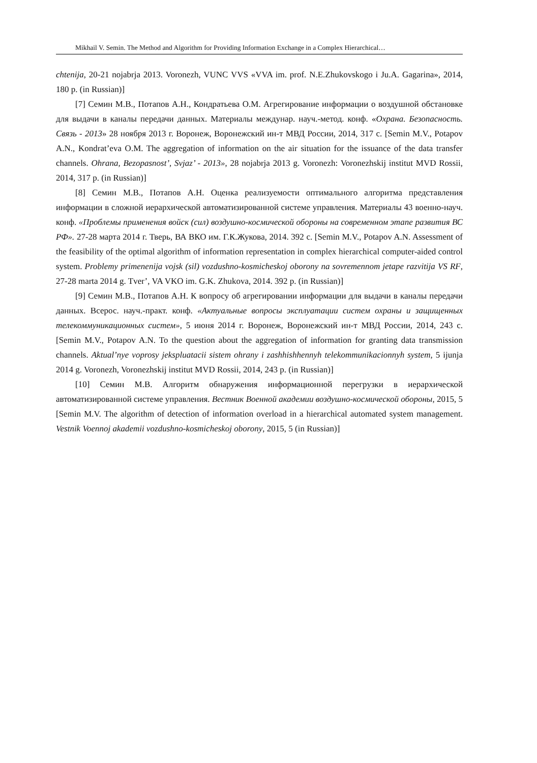Mikhail V. Semin. The Method and Algorithm for Providing Information Exchange in a Complex Hierarchical…
chtenija, 20-21 nojabrja 2013. Voronezh, VUNC VVS «VVA im. prof. N.E.Zhukovskogo i Ju.A. Gagarina», 2014, 180 p. (in Russian)]
[7] Семин М.В., Потапов А.Н., Кондратьева О.М. Агрегирование информации о воздушной обстановке для выдачи в каналы передачи данных. Материалы междунар. науч.-метод. конф. «Охрана. Безопасность. Связь - 2013» 28 ноября 2013 г. Воронеж, Воронежский ин-т МВД России, 2014, 317 с. [Semin M.V., Potapov A.N., Kondrat’eva O.M. The aggregation of information on the air situation for the issuance of the data transfer channels. Ohrana, Bezopasnost’, Svjaz’ - 2013», 28 nojabrja 2013 g. Voronezh: Voronezhskij institut MVD Rossii, 2014, 317 p. (in Russian)]
[8] Семин М.В., Потапов А.Н. Оценка реализуемости оптимального алгоритма представления информации в сложной иерархической автоматизированной системе управления. Материалы 43 военно-науч. конф. «Проблемы применения войск (сил) воздушно-космической обороны на современном этапе развития ВС РФ». 27-28 марта 2014 г. Тверь, ВА ВКО им. Г.К.Жукова, 2014. 392 с. [Semin M.V., Potapov A.N. Assessment of the feasibility of the optimal algorithm of information representation in complex hierarchical computer-aided control system. Problemy primenenija vojsk (sil) vozdushno-kosmicheskoj oborony na sovremennom jetape razvitija VS RF, 27-28 marta 2014 g. Tver’, VA VKO im. G.K. Zhukova, 2014. 392 p. (in Russian)]
[9] Семин М.В., Потапов А.Н. К вопросу об агрегировании информации для выдачи в каналы передачи данных. Всерос. науч.-практ. конф. «Актуальные вопросы эксплуатации систем охраны и защищенных телекоммуникационных систем», 5 июня 2014 г. Воронеж, Воронежский ин-т МВД России, 2014, 243 с. [Semin M.V., Potapov A.N. To the question about the aggregation of information for granting data transmission channels. Aktual’nye voprosy jekspluatacii sistem ohrany i zashhishhennyh telekommunikacionnyh system, 5 ijunja 2014 g. Voronezh, Voronezhskij institut MVD Rossii, 2014, 243 p. (in Russian)]
[10] Семин М.В. Алгоритм обнаружения информационной перегрузки в иерархической автоматизированной системе управления. Вестник Военной академии воздушно-космической обороны, 2015, 5 [Semin M.V. The algorithm of detection of information overload in a hierarchical automated system management. Vestnik Voennoj akademii vozdushno-kosmicheskoj oborony, 2015, 5 (in Russian)]